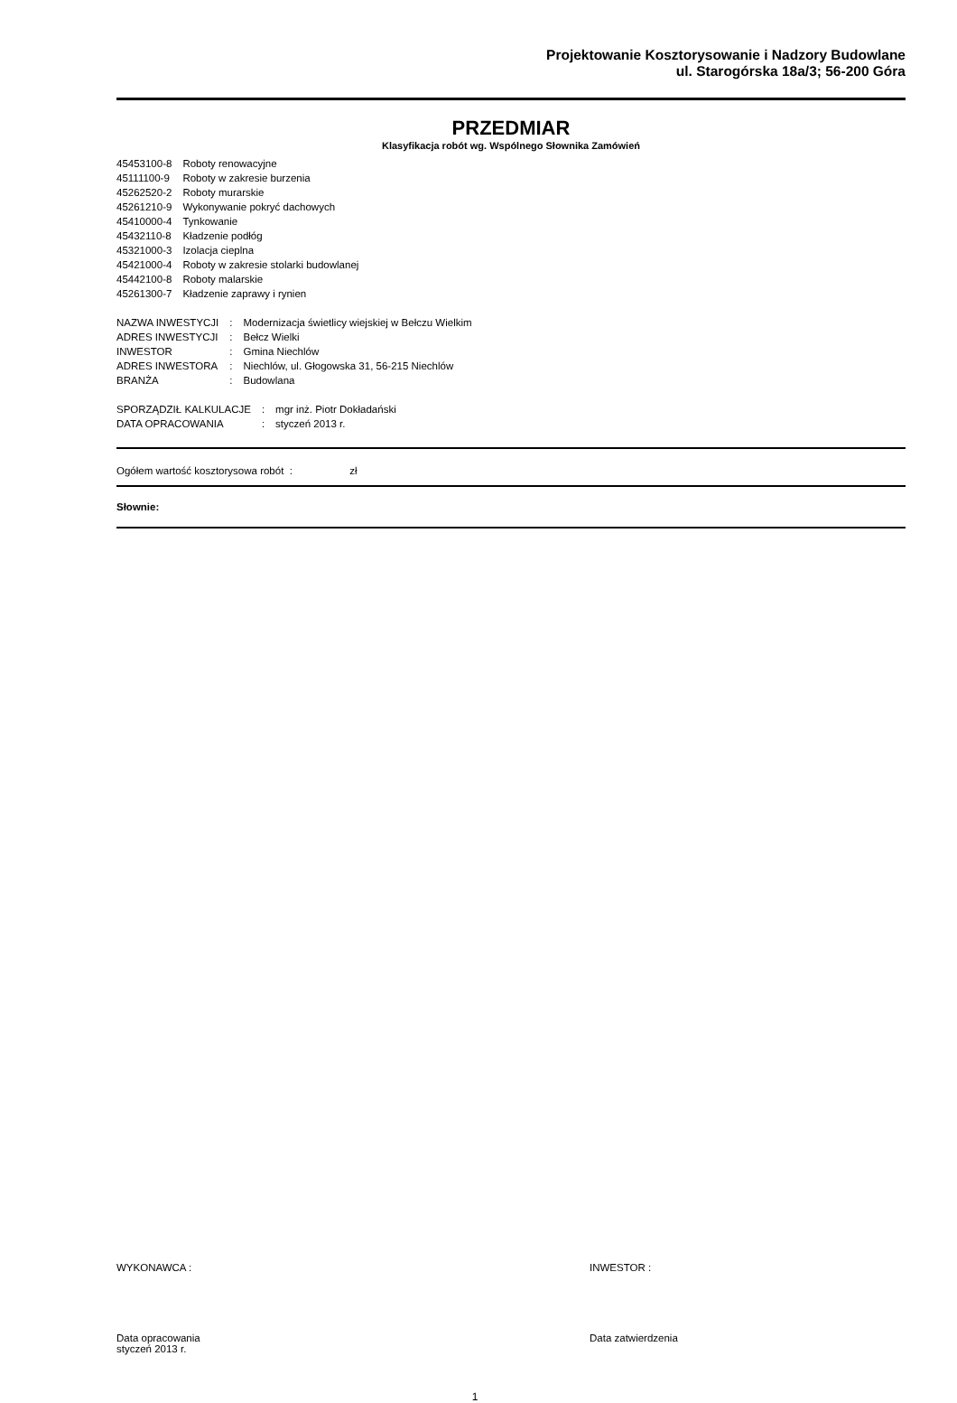Projektowanie Kosztorysowanie i Nadzory Budowlane
ul. Starogórska 18a/3; 56-200 Góra
PRZEDMIAR
Klasyfikacja robót wg. Wspólnego Słownika Zamówień
| 45453100-8 | Roboty renowacyjne |
| 45111100-9 | Roboty w zakresie burzenia |
| 45262520-2 | Roboty murarskie |
| 45261210-9 | Wykonywanie pokryć dachowych |
| 45410000-4 | Tynkowanie |
| 45432110-8 | Kładzenie podłóg |
| 45321000-3 | Izolacja cieplna |
| 45421000-4 | Roboty w zakresie stolarki budowlanej |
| 45442100-8 | Roboty malarskie |
| 45261300-7 | Kładzenie zaprawy i rynien |
| NAZWA INWESTYCJI | : | Modernizacja świetlicy wiejskiej w Bełczu Wielkim |
| ADRES INWESTYCJI | : | Bełcz Wielki |
| INWESTOR | : | Gmina Niechlów |
| ADRES INWESTORA | : | Niechlów, ul. Głogowska 31, 56-215 Niechlów |
| BRANŻA | : | Budowlana |
| SPORZĄDZIŁ KALKULACJE | : | mgr inż. Piotr Dokładański |
| DATA OPRACOWANIA | : | styczeń 2013 r. |
Ogółem wartość kosztorysowa robót : zł
Słownie:
WYKONAWCA : INWESTOR :
Data opracowania
styczeń 2013 r.
Data zatwierdzenia
1